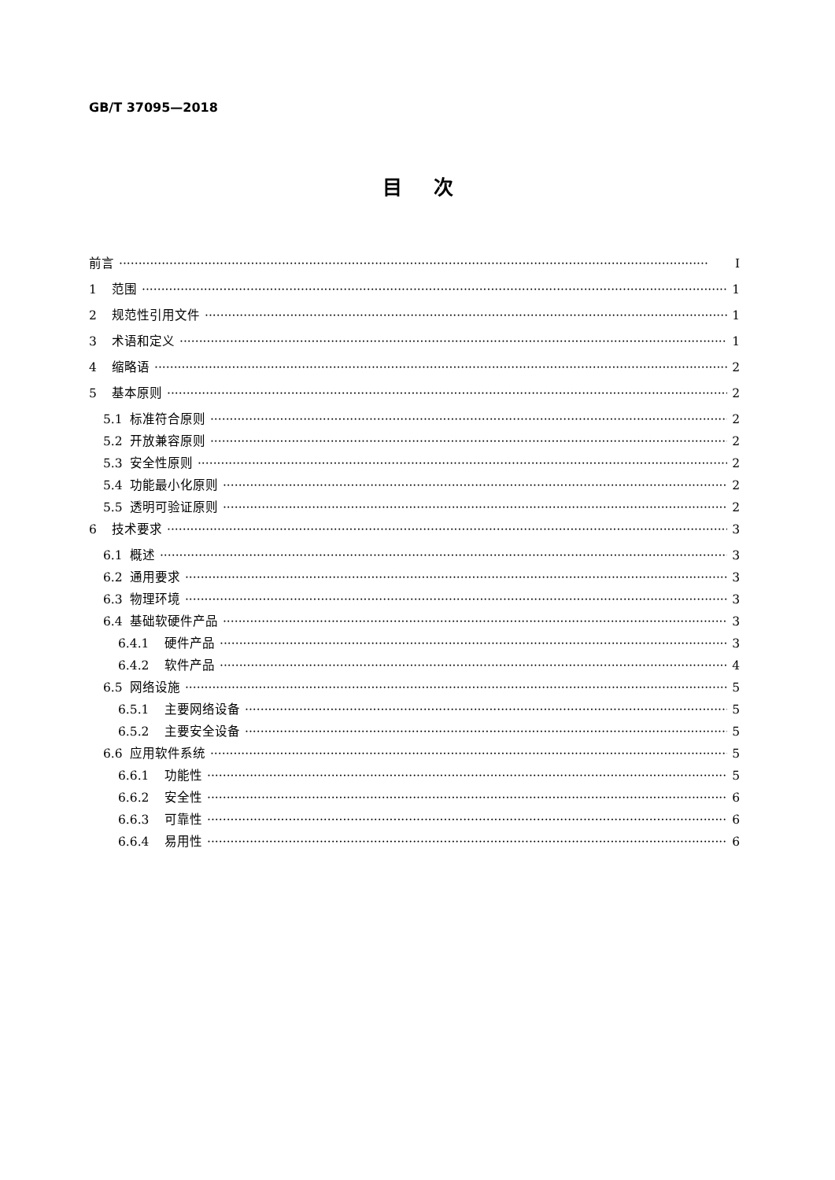GB/T 37095—2018
目次
前言 Ⅰ
1 范围 1
2 规范性引用文件 1
3 术语和定义 1
4 缩略语 2
5 基本原则 2
5.1 标准符合原则 2
5.2 开放兼容原则 2
5.3 安全性原则 2
5.4 功能最小化原则 2
5.5 透明可验证原则 2
6 技术要求 3
6.1 概述 3
6.2 通用要求 3
6.3 物理环境 3
6.4 基础软硬件产品 3
6.4.1 硬件产品 3
6.4.2 软件产品 4
6.5 网络设施 5
6.5.1 主要网络设备 5
6.5.2 主要安全设备 5
6.6 应用软件系统 5
6.6.1 功能性 5
6.6.2 安全性 6
6.6.3 可靠性 6
6.6.4 易用性 6